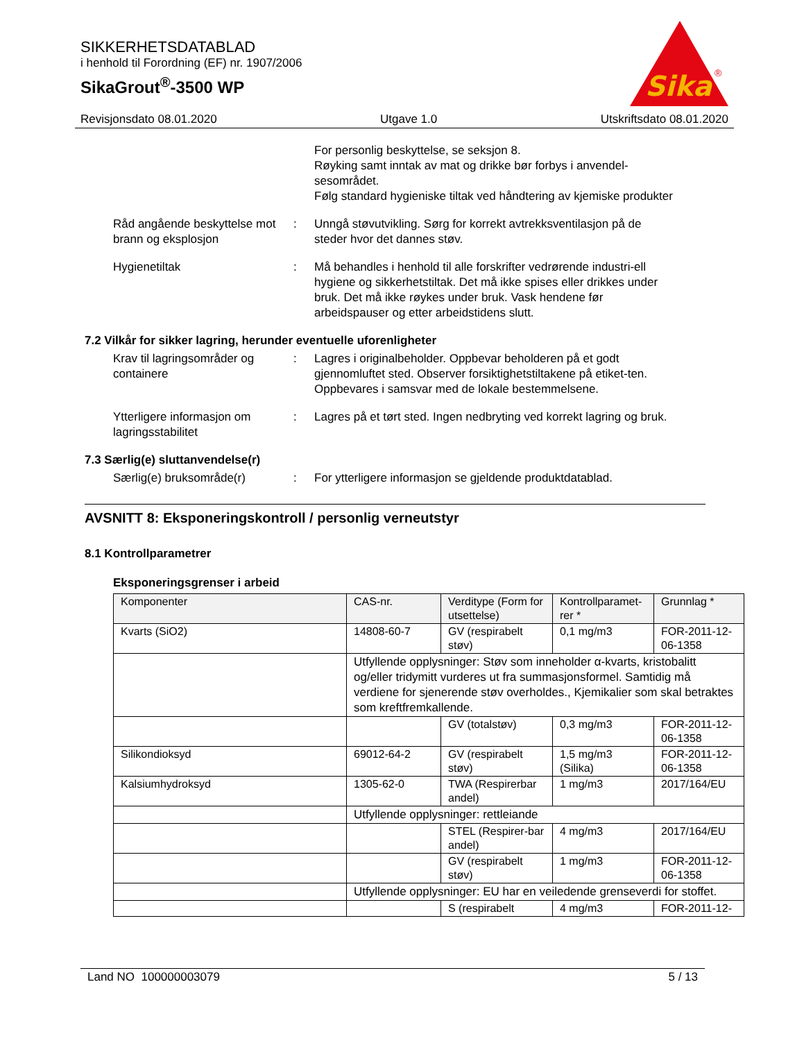SIKKERHETSDATABLAD
i henhold til Forordning (EF) nr. 1907/2006
SikaGrout<sup>®</sup>-3500 WP
Sika
®
Revisjonsdato 08.01.2020 Utgave 1.0 Utskriftsdato 08.01.2020
For personlig beskyttelse, se seksjon 8.
Røyking samt inntak av mat og drikke bør forbys i anvendel-sesområdet.
Følg standard hygieniske tiltak ved håndtering av kjemiske produkter
Råd angående beskyttelse mot brann og eksplosjon
: Unngå støvutvikling. Sørg for korrekt avtrekksventilasjon på de steder hvor det dannes støv.
Hygienetiltak : Må behandles i henhold til alle forskrifter vedrørende industri-ell hygiene og sikkerhetstiltak. Det må ikke spises eller drikkes under bruk. Det må ikke røykes under bruk. Vask hendene før arbeidspauser og etter arbeidstidens slutt.
7.2 Vilkår for sikker lagring, herunder eventuelle uforenligheter
Krav til lagringsområder og containere
: Lagres i originalbeholder. Oppbevar beholderen på et godt gjennomluftet sted. Observer forsiktighetstiltakene på etiket-ten. Oppbevares i samsvar med de lokale bestemmelsene.
Ytterligere informasjon om lagringsstabilitet
: Lagres på et tørt sted. Ingen nedbryting ved korrekt lagring og bruk.
7.3 Særlig(e) sluttanvendelse(r)
Særlig(e) bruksområde(r) : For ytterligere informasjon se gjeldende produktdatablad.
AVSNITT 8: Eksponeringskontroll / personlig verneutstyr
8.1 Kontrollparametrer
Eksponeringsgrenser i arbeid
| Komponenter | CAS-nr. | Verditype (Form for utsettelse) | Kontrollparamet-rer * | Grunnlag * |
| --- | --- | --- | --- | --- |
| Kvarts (SiO2) | 14808-60-7 | GV (respirabelt støv) | 0,1 mg/m3 | FOR-2011-12-06-1358 |
| | Utfyllende opplysninger: Støv som inneholder α-kvarts, kristobalitt og/eller tridymitt vurderes ut fra summasjonsformel. Samtidig må verdiene for sjenerende støv overholdes., Kjemikalier som skal betraktes som kreftfremkallende. | | | |
| | | GV (totalstøv) | 0,3 mg/m3 | FOR-2011-12-06-1358 |
| Silikondioksyd | 69012-64-2 | GV (respirabelt støv) | 1,5 mg/m3 (Silika) | FOR-2011-12-06-1358 |
| Kalsiumhydroksyd | 1305-62-0 | TWA (Respirerbar andel) | 1 mg/m3 | 2017/164/EU |
| | Utfyllende opplysninger: rettleiande | | | |
| | | STEL (Respirer-bar andel) | 4 mg/m3 | 2017/164/EU |
| | | GV (respirabelt støv) | 1 mg/m3 | FOR-2011-12-06-1358 |
| | Utfyllende opplysninger: EU har en veiledende grenseverdi for stoffet. | | | |
| | | S (respirabelt | 4 mg/m3 | FOR-2011-12- |
Land NO 100000003079 5 / 13